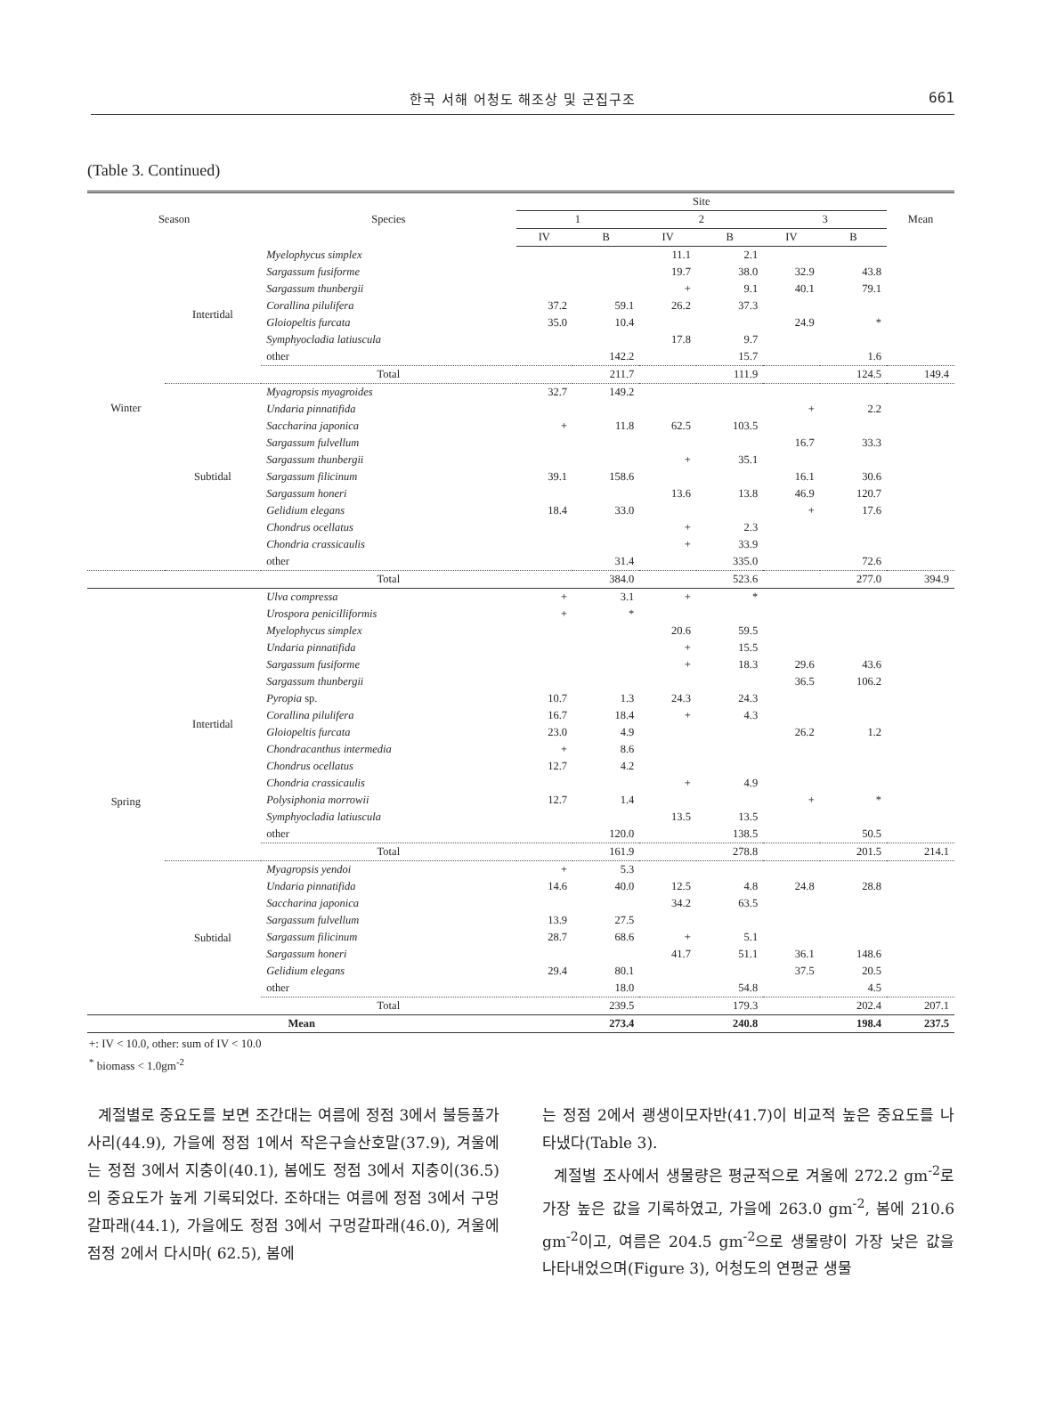한국 서해 어청도 해조상 및 군집구조
661
(Table 3. Continued)
| Season | | Species | Site | | | | | | Mean |
| --- | --- | --- | --- | --- | --- | --- | --- | --- | --- |
| | | | 1 | | 2 | | 3 | | |
| | | | IV | B | IV | B | IV | B | |
| Winter | Intertidal | Myelophycus simplex | | | 11.1 | 2.1 | | | |
| | | Sargassum fusiforme | | | 19.7 | 38.0 | 32.9 | 43.8 | |
| | | Sargassum thunbergii | | | + | 9.1 | 40.1 | 79.1 | |
| | | Corallina pilulifera | 37.2 | 59.1 | 26.2 | 37.3 | | | |
| | | Gloiopeltis furcata | 35.0 | 10.4 | | | 24.9 | * | |
| | | Symphyocladia latiuscula | | | 17.8 | 9.7 | | | |
| | | other | | 142.2 | | 15.7 | | 1.6 | |
| | | Total | | 211.7 | | 111.9 | | 124.5 | 149.4 |
| | Subtidal | Myagropsis myagroides | 32.7 | 149.2 | | | | | |
| | | Undaria pinnatifida | | | | | + | 2.2 | |
| | | Saccharina japonica | + | 11.8 | 62.5 | 103.5 | | | |
| | | Sargassum fulvellum | | | | | 16.7 | 33.3 | |
| | | Sargassum thunbergii | | | + | 35.1 | | | |
| | | Sargassum filicinum | 39.1 | 158.6 | | | 16.1 | 30.6 | |
| | | Sargassum honeri | | | 13.6 | 13.8 | 46.9 | 120.7 | |
| | | Gelidium elegans | 18.4 | 33.0 | | | + | 17.6 | |
| | | Chondrus ocellatus | | | + | 2.3 | | | |
| | | Chondria crassicaulis | | | + | 33.9 | | | |
| | | other | | 31.4 | | 335.0 | | 72.6 | |
| | | Total | | 384.0 | | 523.6 | | 277.0 | 394.9 |
| Spring | Intertidal | Ulva compressa | + | 3.1 | + | * | | | |
| | | Urospora penicilliformis | + | * | | | | | |
| | | Myelophycus simplex | | | 20.6 | 59.5 | | | |
| | | Undaria pinnatifida | | | + | 15.5 | | | |
| | | Sargassum fusiforme | | | + | 18.3 | 29.6 | 43.6 | |
| | | Sargassum thunbergii | | | | | 36.5 | 106.2 | |
| | | Pyropia sp. | 10.7 | 1.3 | 24.3 | 24.3 | | | |
| | | Corallina pilulifera | 16.7 | 18.4 | + | 4.3 | | | |
| | | Gloiopeltis furcata | 23.0 | 4.9 | | | 26.2 | 1.2 | |
| | | Chondracanthus intermedia | + | 8.6 | | | | | |
| | | Chondrus ocellatus | 12.7 | 4.2 | | | | | |
| | | Chondria crassicaulis | | | + | 4.9 | | | |
| | | Polysiphonia morrowii | 12.7 | 1.4 | | | + | * | |
| | | Symphyocladia latiuscula | | | 13.5 | 13.5 | | | |
| | | other | | 120.0 | | 138.5 | | 50.5 | |
| | | Total | | 161.9 | | 278.8 | | 201.5 | 214.1 |
| | Subtidal | Myagropsis yendoi | + | 5.3 | | | | | |
| | | Undaria pinnatifida | 14.6 | 40.0 | 12.5 | 4.8 | 24.8 | 28.8 | |
| | | Saccharina japonica | | | 34.2 | 63.5 | | | |
| | | Sargassum fulvellum | 13.9 | 27.5 | | | | | |
| | | Sargassum filicinum | 28.7 | 68.6 | + | 5.1 | | | |
| | | Sargassum honeri | | | 41.7 | 51.1 | 36.1 | 148.6 | |
| | | Gelidium elegans | 29.4 | 80.1 | | | 37.5 | 20.5 | |
| | | other | | 18.0 | | 54.8 | | 4.5 | |
| | | Total | | 239.5 | | 179.3 | | 202.4 | 207.1 |
| Mean | | | | 273.4 | | 240.8 | | 198.4 | 237.5 |
+: IV < 10.0, other: sum of IV < 10.0
<sup>*</sup> biomass < 1.0gm<sup>-2</sup>
계절별로 중요도를 보면 조간대는 여름에 정점 3에서 불등풀가사리(44.9), 가을에 정점 1에서 작은구슬산호말(37.9), 겨울에는 정점 3에서 지충이(40.1), 봄에도 정점 3에서 지충이(36.5)의 중요도가 높게 기록되었다. 조하대는 여름에 정점 3에서 구멍갈파래(44.1), 가을에도 정점 3에서 구멍갈파래(46.0), 겨울에 점정 2에서 다시마( 62.5), 봄에
는 정점 2에서 괭생이모자반(41.7)이 비교적 높은 중요도를 나타냈다(Table 3).
계절별 조사에서 생물량은 평균적으로 겨울에 272.2 gm<sup>-2</sup>로 가장 높은 값을 기록하였고, 가을에 263.0 gm<sup>-2</sup>, 봄에 210.6 gm<sup>-2</sup>이고, 여름은 204.5 gm<sup>-2</sup>으로 생물량이 가장 낮은 값을 나타내었으며(Figure 3), 어청도의 연평균 생물